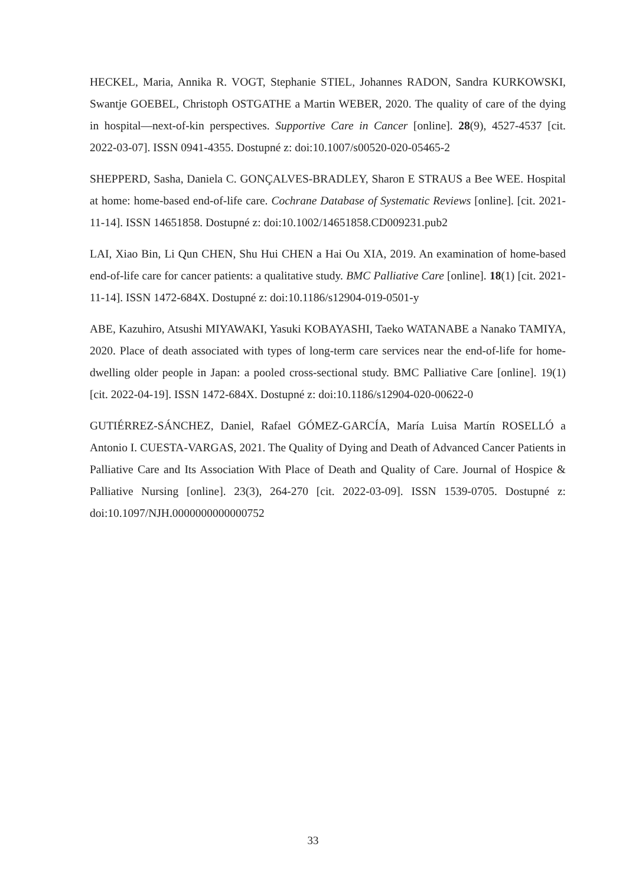HECKEL, Maria, Annika R. VOGT, Stephanie STIEL, Johannes RADON, Sandra KURKOWSKI, Swantje GOEBEL, Christoph OSTGATHE a Martin WEBER, 2020. The quality of care of the dying in hospital—next-of-kin perspectives. Supportive Care in Cancer [online]. 28(9), 4527-4537 [cit. 2022-03-07]. ISSN 0941-4355. Dostupné z: doi:10.1007/s00520-020-05465-2
SHEPPERD, Sasha, Daniela C. GONÇALVES-BRADLEY, Sharon E STRAUS a Bee WEE. Hospital at home: home-based end-of-life care. Cochrane Database of Systematic Reviews [online]. [cit. 2021-11-14]. ISSN 14651858. Dostupné z: doi:10.1002/14651858.CD009231.pub2
LAI, Xiao Bin, Li Qun CHEN, Shu Hui CHEN a Hai Ou XIA, 2019. An examination of home-based end-of-life care for cancer patients: a qualitative study. BMC Palliative Care [online]. 18(1) [cit. 2021-11-14]. ISSN 1472-684X. Dostupné z: doi:10.1186/s12904-019-0501-y
ABE, Kazuhiro, Atsushi MIYAWAKI, Yasuki KOBAYASHI, Taeko WATANABE a Nanako TAMIYA, 2020. Place of death associated with types of long-term care services near the end-of-life for home-dwelling older people in Japan: a pooled cross-sectional study. BMC Palliative Care [online]. 19(1) [cit. 2022-04-19]. ISSN 1472-684X. Dostupné z: doi:10.1186/s12904-020-00622-0
GUTIÉRREZ-SÁNCHEZ, Daniel, Rafael GÓMEZ-GARCÍA, María Luisa Martín ROSELLÓ a Antonio I. CUESTA-VARGAS, 2021. The Quality of Dying and Death of Advanced Cancer Patients in Palliative Care and Its Association With Place of Death and Quality of Care. Journal of Hospice & Palliative Nursing [online]. 23(3), 264-270 [cit. 2022-03-09]. ISSN 1539-0705. Dostupné z: doi:10.1097/NJH.0000000000000752
33